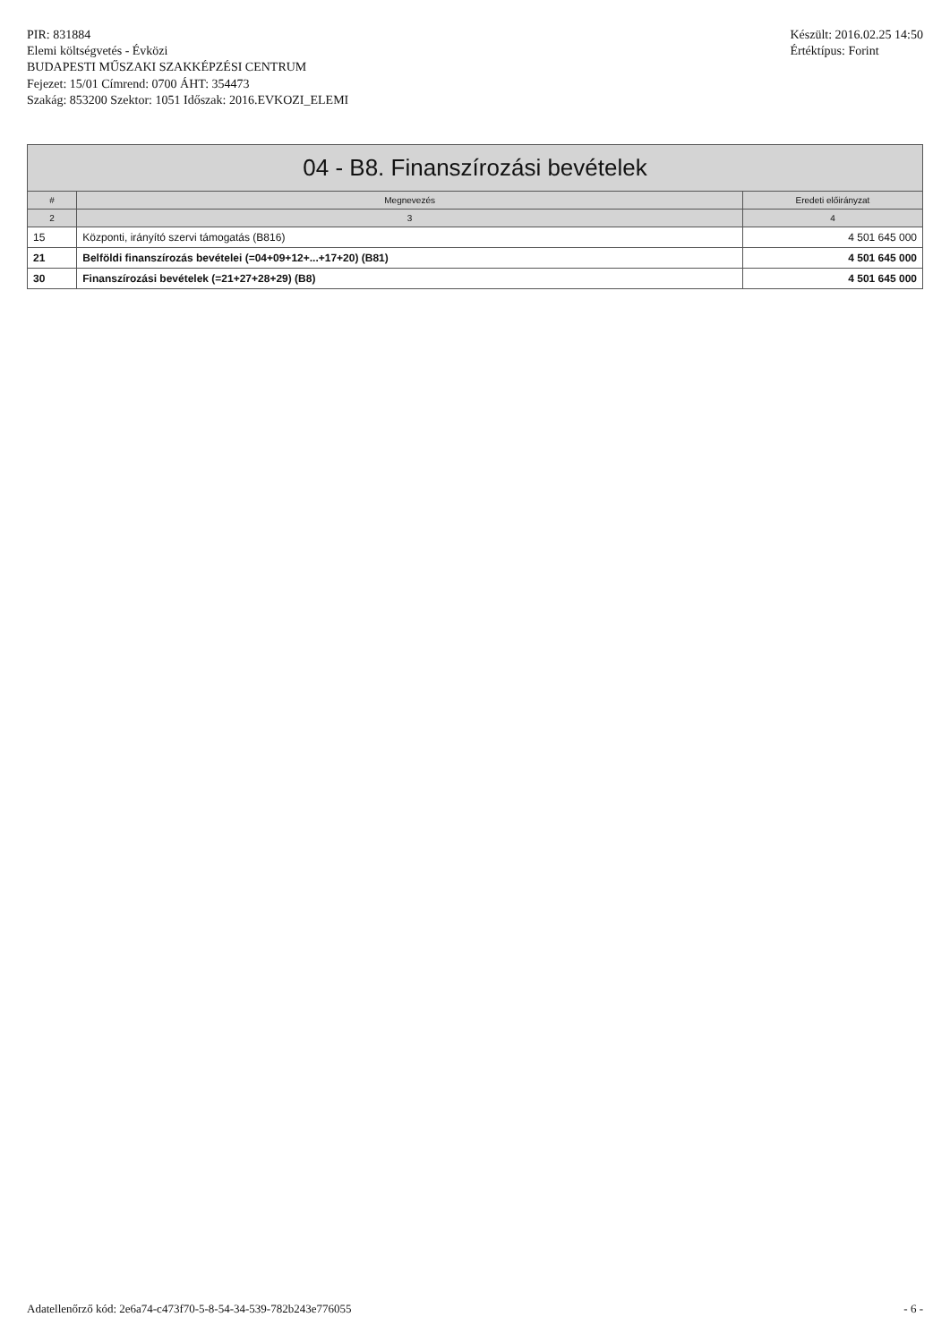PIR: 831884
Elemi költségvetés - Évközi
BUDAPESTI MŰSZAKI SZAKKÉPZÉSI CENTRUM
Fejezet: 15/01 Címrend: 0700 ÁHT: 354473
Szakág: 853200 Szektor: 1051 Időszak: 2016.EVKOZI_ELEMI
Készült: 2016.02.25 14:50
Értéktípus: Forint
| 04 - B8. Finanszírozási bevételek | | |
| # | Megnevezés | Eredeti előirányzat |
| 2 | 3 | 4 |
| 15 | Központi, irányító szervi támogatás (B816) | 4 501 645 000 |
| 21 | Belföldi finanszírozás bevételei (=04+09+12+...+17+20) (B81) | 4 501 645 000 |
| 30 | Finanszírozási bevételek (=21+27+28+29) (B8) | 4 501 645 000 |
Adatellenőrző kód: 2e6a74-c473f70-5-8-54-34-539-782b243e776055
- 6 -